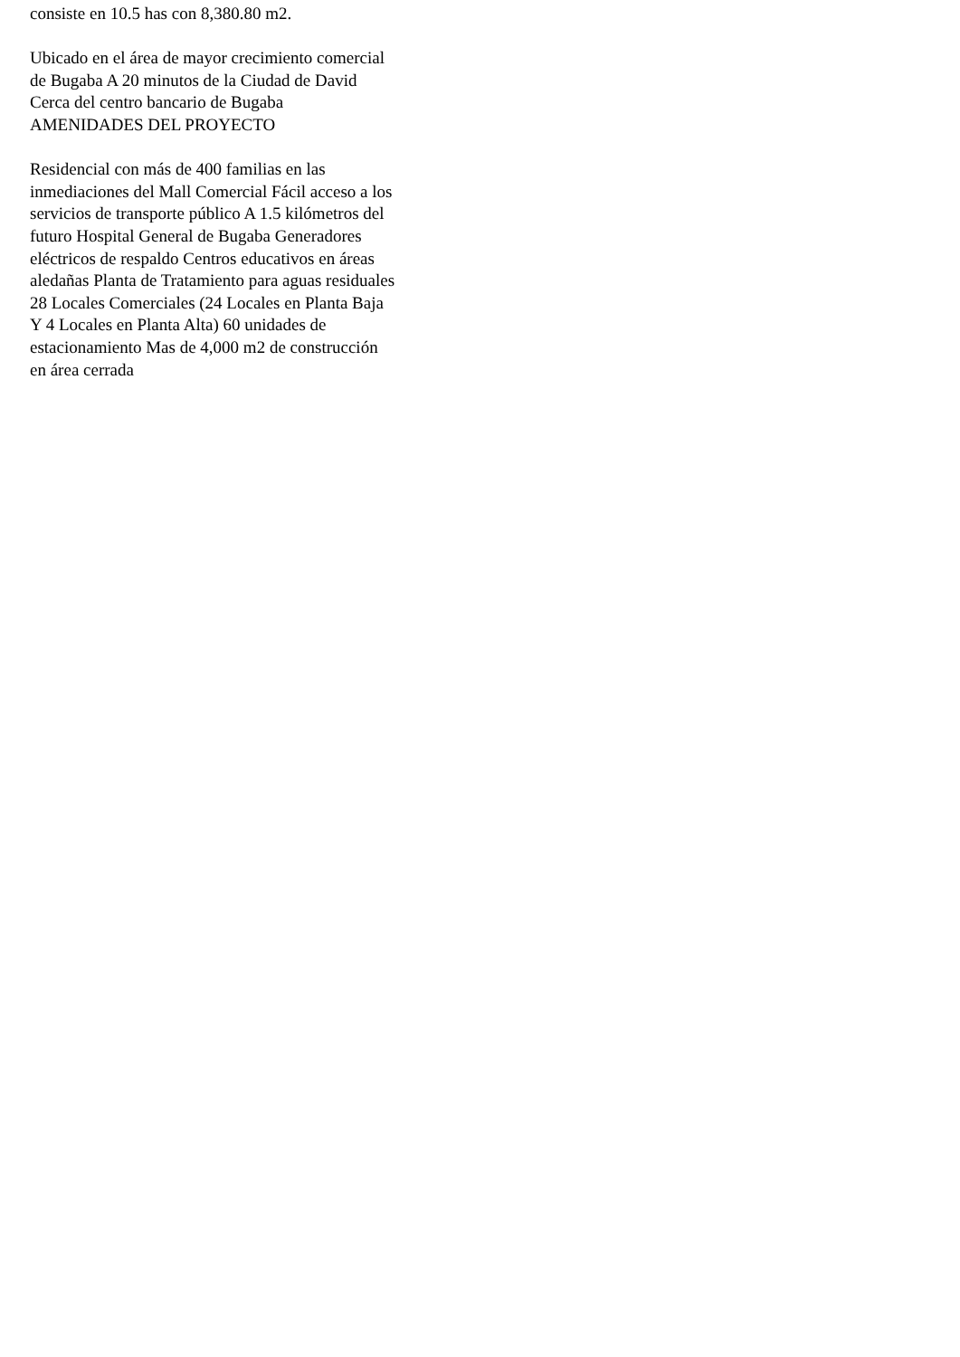consiste en 10.5 has con 8,380.80 m2.
Ubicado en el área de mayor crecimiento comercial de Bugaba A 20 minutos de la Ciudad de David Cerca del centro bancario de Bugaba AMENIDADES DEL PROYECTO
Residencial con más de 400 familias en las inmediaciones del Mall Comercial Fácil acceso a los servicios de transporte público A 1.5 kilómetros del futuro Hospital General de Bugaba Generadores eléctricos de respaldo Centros educativos en áreas aledañas Planta de Tratamiento para aguas residuales 28 Locales Comerciales (24 Locales en Planta Baja Y 4 Locales en Planta Alta) 60 unidades de estacionamiento Mas de 4,000 m2 de construcción en área cerrada